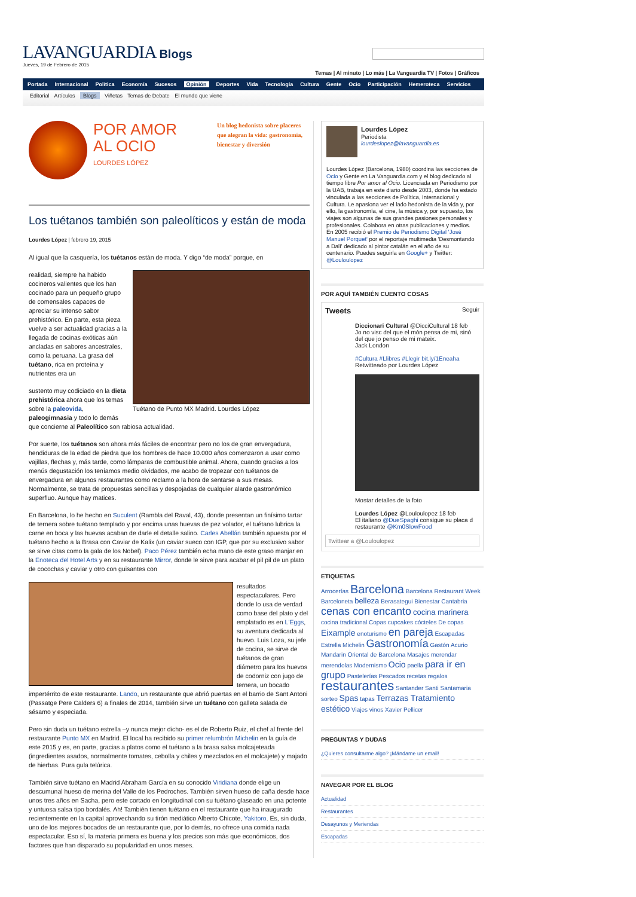LAVANGUARDIA Blogs
Jueves, 19 de Febrero de 2015
Temas | Al minuto | Lo más | La Vanguardia TV | Fotos | Gráficos
Portada Internacional Política Economía Sucesos Opinión Deportes Vida Tecnología Cultura Gente Ocio Participación Hemeroteca Servicios
Editorial Artículos Blogs Viñetas Temas de Debate El mundo que viene
POR AMOR
AL OCIO
LOURDES LÓPEZ
Un blog hedonista sobre placeres que alegran la vida: gastronomía, bienestar y diversión
Los tuétanos también son paleolíticos y están de moda
Lourdes López | febrero 19, 2015
Al igual que la casquería, los tuétanos están de moda. Y digo “de moda” porque, en
Tuétano de Punto MX Madrid. Lourdes López
realidad, siempre ha habido cocineros valientes que los han cocinado para un pequeño grupo de comensales capaces de apreciar su intenso sabor prehistórico. En parte, esta pieza vuelve a ser actualidad gracias a la llegada de cocinas exóticas aún ancladas en sabores ancestrales, como la peruana. La grasa del tuétano, rica en proteína y nutrientes era un
sustento muy codiciado en la dieta prehistórica ahora que los temas sobre la paleovida, paleogimnasia y todo lo demás que concierne al Paleolítico son rabiosa actualidad.
Por suerte, los tuétanos son ahora más fáciles de encontrar pero no los de gran envergadura, hendiduras de la edad de piedra que los hombres de hace 10.000 años comenzaron a usar como vajillas, flechas y, más tarde, como lámparas de combustible animal. Ahora, cuando gracias a los menús degustación los teníamos medio olvidados, me acabo de tropezar con tuétanos de envergadura en algunos restaurantes como reclamo a la hora de sentarse a sus mesas. Normalmente, se trata de propuestas sencillas y despojadas de cualquier alarde gastronómico superfluo. Aunque hay matices.
En Barcelona, lo he hecho en Suculent (Rambla del Raval, 43), donde presentan un finísimo tartar de ternera sobre tuétano templado y por encima unas huevas de pez volador, el tuétano lubrica la carne en boca y las huevas acaban de darle el detalle salino. Carles Abellán también apuesta por el tuétano hecho a la Brasa con Caviar de Kalix (un caviar sueco con IGP, que por su exclusivo sabor se sirve citas como la gala de los Nobel). Paco Pérez también echa mano de este graso manjar en la Enoteca del Hotel Arts y en su restaurante Mirror, donde le sirve para acabar el pil pil de un plato de cocochas y caviar y otro con guisantes con
resultados espectaculares. Pero donde lo usa de verdad como base del plato y del emplatado es en L'Eggs, su aventura dedicada al huevo. Luis Loza, su jefe de cocina, se sirve de tuétanos de gran diámetro para los huevos de codorniz con jugo de ternera, un bocado impertérrito de este restaurante. Lando, un restaurante que abrió puertas en el barrio de Sant Antoni (Passatge Pere Calders 6) a finales de 2014, también sirve un tuétano con galleta salada de sésamo y especiada.
Pero sin duda un tuétano estrella –y nunca mejor dicho- es el de Roberto Ruiz, el chef al frente del restaurante Punto MX en Madrid. El local ha recibido su primer relumbrón Michelin en la guía de este 2015 y es, en parte, gracias a platos como el tuétano a la brasa salsa molcajeteada (ingredientes asados, normalmente tomates, cebolla y chiles y mezclados en el molcajete) y majado de hierbas. Pura gula telúrica.
También sirve tuétano en Madrid Abraham García en su conocido Viridiana donde elige un descumunal hueso de merina del Valle de los Pedroches. También sirven hueso de caña desde hace unos tres años en Sacha, pero este cortado en longitudinal con su tuétano glaseado en una potente y untuosa salsa tipo bordalés. Ah! También tienen tuétano en el restaurante que ha inaugurado recientemente en la capital aprovechando su tirón mediático Alberto Chicote, Yakitoro. Es, sin duda, uno de los mejores bocados de un restaurante que, por lo demás, no ofrece una comida nada espectacular. Eso sí, la materia primera es buena y los precios son más que económicos, dos factores que han disparado su popularidad en unos meses.
Lourdes López
Periodista
lourdeslopez@lavanguardia.es
Lourdes López (Barcelona, 1980) coordina las secciones de Ocio y Gente en La Vanguardia.com y el blog dedicado al tiempo libre Por amor al Ocio. Licenciada en Periodismo por la UAB, trabaja en este diario desde 2003, donde ha estado vinculada a las secciones de Política, Internacional y Cultura. Le apasiona ver el lado hedonista de la vida y, por ello, la gastronomía, el cine, la música y, por supuesto, los viajes son algunas de sus grandes pasiones personales y profesionales. Colabora en otras publicaciones y medios. En 2005 recibió el Premio de Periodismo Digital 'José Manuel Porquet' por el reportaje multimedia 'Desmontando a Dalí' dedicado al pintor catalán en el año de su centenario. Puedes seguirla en Google+ y Twitter: @Louloulopez
POR AQUÍ TAMBIÉN CUENTO COSAS
Tweets Seguir
Diccionari Cultural @DicciCultural 18 feb
Jo no visc del que el món pensa de mi, sinó del que jo penso de mi mateix.
Jack London
#Cultura #Llibres #Llegir bit.ly/1Eneaha
Retwitteado por Lourdes López
Mostar detalles de la foto
Lourdes López @Louloulopez 18 feb
El italiano @DueSpaghi consigue su placa d restaurante @Km0SlowFood
Twittear a @Louloulopez
ETIQUETAS
Arrocerías Barcelona Barcelona Restaurant Week Barceloneta belleza Berasategui Bienestar Cantabria cenas con encanto cocina marinera cocina tradicional Copas cupcakes cócteles De copas Eixample enoturismo en pareja Escapadas Estrella Michelin Gastronomía Gastón Acurio Mandarin Oriental de Barcelona Masajes merendar merendolas Modernismo Ocio paella para ir en grupo Pastelerías Pescados recetas regalos restaurantes Santander Santi Santamaria sorteo Spas tapas Terrazas Tratamiento estético Viajes vinos Xavier Pellicer
PREGUNTAS Y DUDAS
¿Quieres consultarme algo? ¡Mándame un email!
NAVEGAR POR EL BLOG
Actualidad
Restaurantes
Desayunos y Meriendas
Escapadas